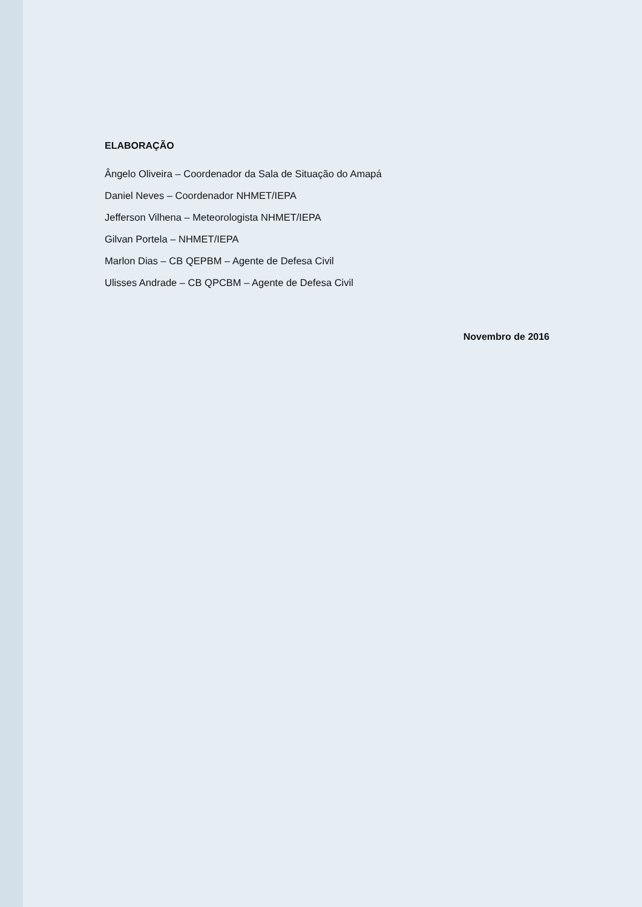ELABORAÇÃO
Ângelo Oliveira – Coordenador da Sala de Situação do Amapá
Daniel Neves – Coordenador NHMET/IEPA
Jefferson Vilhena – Meteorologista NHMET/IEPA
Gilvan Portela – NHMET/IEPA
Marlon Dias – CB QEPBM – Agente de Defesa Civil
Ulisses Andrade – CB QPCBM – Agente de Defesa Civil
Novembro de 2016